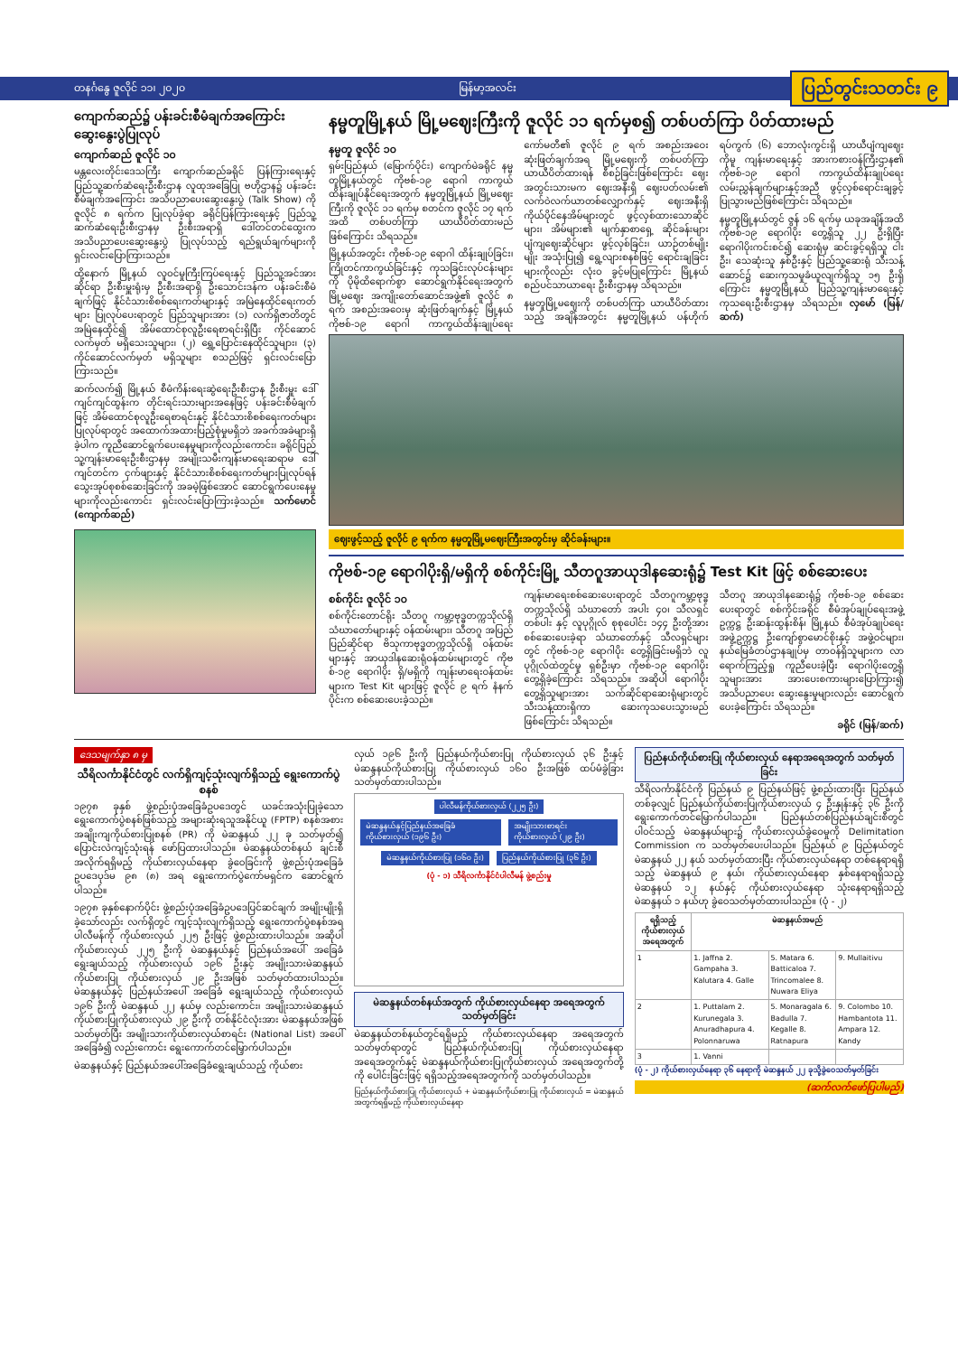တနင်္ဂနွေ ဇူလိုင် ၁၁၊ ၂၀၂၀ မြန်မာ့အလင်း ပြည်တွင်းသတင်း ၉
ကျောက်ဆည်၌ ပန်းခင်းစီမံချက်အကြောင်း ဆွေးနွေးပွဲပြုလုပ်
ကျောက်ဆည် ဇူလိုင် ၁၀
မန္တလေးတိုင်းဒေသကြီး ကျောက်ဆည်ခရိုင် ပြန်ကြားရေးနှင့် ပြည်သူ့ဆက်ဆံရေးဦးစီးဌာန လူထုအခြေပြု ဗဟိုဌာန၌ ပန်းခင်းစီမံချက်အကြောင်း အသိပညာပေးဆွေးနွေးပွဲ (Talk Show) ကို ဇူလိုင် ၈ ရက်က ပြုလုပ်ခဲ့ရာ ခရိုင်ပြန်ကြားရေးနှင့် ပြည်သူ့ဆက်ဆံရေးဦးစီးဌာနမှ ဦးစီးအရာရှိ ဒေါ်တင်တင်ထွေးက အသိပညာပေးဆွေးနွေးပွဲ ပြုလုပ်သည့် ရည်ရွယ်ချက်များကို ရှင်းလင်းပြောကြားသည်။
ထို့နောက် မြို့နယ် လူဝင်မှုကြီးကြပ်ရေးနှင့် ပြည်သူ့အင်အားဆိုင်ရာ ဦးစီးမှူးရုံးမှ ဦးစီးအရာရှိ ဦးသောင်းဒန်က ပန်းခင်းစီမံချက်ဖြင့် နိုင်ငံသားစိစစ်ရေးကတ်များနှင့် အမြဲနေထိုင်ရေးကတ်များ ပြုလုပ်ပေးရာတွင် ပြည်သူများအား (၁) လက်ရှိဇာတိတွင် အမြဲနေထိုင်၍ အိမ်ထောင်စုလူဦးရေစာရင်းရှိပြီး ကိုင်ဆောင်လက်မှတ် မရှိသေးသူများ၊ (၂) ရွှေ့ပြောင်းနေထိုင်သူများ၊ (၃) ကိုင်ဆောင်လက်မှတ် မရှိသူများ စသည်ဖြင့် ရှင်းလင်းပြောကြားသည်။
ဆက်လက်၍ မြို့နယ် စီမံကိန်းရေးဆွဲရေးဦးစီးဌာန ဦးစီးမှူး ဒေါ်ကျင်ကျင်ထွန်းက တိုင်းရင်းသားများအနေဖြင့် ပန်းခင်းစီမံချက်ဖြင့် အိမ်ထောင်စုလူဦးရေစာရင်းနှင့် နိုင်ငံသားစိစစ်ရေးကတ်များ ပြုလုပ်ရာတွင် အထောက်အထားပြည့်စုံမှုမရှိဘဲ အခက်အခဲများရှိခဲ့ပါက ကူညီဆောင်ရွက်ပေးနေမှုများကိုလည်းကောင်း၊ ခရိုင်ပြည်သူ့ကျန်းမာရေးဦးစီးဌာနမှ အမျိုးသမီးကျန်းမာရေးဆရာမ ဒေါ်ကျင်တင်က ငှက်ဖျားနှင့် နိုင်ငံသားစိစစ်ရေးကတ်များပြုလုပ်ရန် သွေးအုပ်စုစစ်ဆေးခြင်းကို အခမဲ့ဖြစ်အောင် ဆောင်ရွက်ပေးနေမှုများကိုလည်းကောင်း ရှင်းလင်းပြောကြားခဲ့သည်။ သက်မောင် (ကျောက်ဆည်)
နမ္မတူမြို့နယ် မြို့မဈေးကြီးကို ဇူလိုင် ၁၁ ရက်မှစ၍ တစ်ပတ်ကြာ ပိတ်ထားမည်
နမ္မတူ ဇူလိုင် ၁၀
ရှမ်းပြည်နယ် (မြောက်ပိုင်း) ကျောက်မဲခရိုင် နမ္မတူမြို့နယ်တွင် ကိုဗစ်-၁၉ ရောဂါ ကာကွယ်ထိန်းချုပ်နိုင်ရေးအတွက် နမ္မတူမြို့နယ် မြို့မဈေးကြီးကို ဇူလိုင် ၁၁ ရက်မှ စတင်က ဇူလိုင် ၁၇ ရက်အထိ တစ်ပတ်ကြာ ယာယီပိတ်ထားမည်ဖြစ်ကြောင်း သိရသည်။
မြို့နယ်အတွင်း ကိုဗစ်-၁၉ ရောဂါ ထိန်းချုပ်ခြင်း၊ ကြိုတင်ကာကွယ်ခြင်းနှင့် ကုသခြင်းလုပ်ငန်းများကို ပိုမိုထိရောက်စွာ ဆောင်ရွက်နိုင်ရေးအတွက် မြို့မဈေး အကျိုးတော်ဆောင်အဖွဲ့၏ ဇူလိုင် ၈ ရက် အစည်းအဝေးမှ ဆုံးဖြတ်ချက်နှင့် မြို့နယ် ကိုဗစ်-၁၉ ရောဂါ ကာကွယ်ထိန်းချုပ်ရေးကော်မတီ၏ ဇူလိုင် ၉ ရက် အစည်းအဝေး ဆုံးဖြတ်ချက်အရ မြို့မဈေးကို တစ်ပတ်ကြာ ယာယီပိတ်ထားရန် စီစဉ်ခြင်းဖြစ်ကြောင်း ဈေးအတွင်းသားမက ဈေးအနီးရှိ ဈေးပတ်လမ်း၏ လက်ဝဲလက်ယာတစ်လျှောက်နှင့် ဈေးအနီးရှိ ကိုယ်ပိုင်နေအိမ်များတွင် ဖွင့်လှစ်ထားသောဆိုင်များ၊ အိမ်များ၏ မျက်နှာစာရှေ့ ဆိုင်ခန်းများ ပျံကျဈေးဆိုင်များ ဖွင့်လှစ်ခြင်း၊ ယာဉ်တစ်မျိုးမျိုး အသုံးပြု၍ ရွေ့လျားစနစ်ဖြင့် ရောင်းချခြင်းများကိုလည်း လုံးဝ ခွင့်မပြုကြောင်း မြို့နယ်စည်ပင်သာယာရေး ဦးစီးဌာနမှ သိရသည်။
နမ္မတူမြို့မဈေးကို တစ်ပတ်ကြာ ယာယီပိတ်ထားသည့် အချိန်အတွင်း နမ္မတူမြို့နယ် ပန်ဟိုက်ရပ်ကွက် (၆) ဘောလုံးကွင်းရှိ ယာယီပျံကျဈေးကိုမူ ကျန်းမာရေးနှင့် အားကစားဝန်ကြီးဌာန၏ ကိုဗစ်-၁၉ ရောဂါ ကာကွယ်ထိန်းချုပ်ရေး လမ်းညွှန်ချက်များနှင့်အညီ ဖွင့်လှစ်ရောင်းချခွင့်ပြုသွားမည်ဖြစ်ကြောင်း သိရသည်။
နမ္မတူမြို့နယ်တွင် ဇွန် ၁၆ ရက်မှ ယခုအချိန်အထိ ကိုဗစ်-၁၉ ရောဂါပိုး တွေ့ရှိသူ ၂၂ ဦးရှိပြီး ရောဂါပိုးကင်းစင်၍ ဆေးရုံမှ ဆင်းခွင့်ရရှိသူ ငါးဦး၊ သေဆုံးသူ နှစ်ဦးနှင့် ပြည်သူ့ဆေးရုံ သီးသန့်ဆောင်၌ ဆေးကုသမှုခံယူလျက်ရှိသူ ၁၅ ဦးရှိကြောင်း နမ္မတူမြို့နယ် ပြည်သူ့ကျန်းမာရေးနှင့် ကုသရေးဦးစီးဌာနမှ သိရသည်။ လှမော် (မြန်/ဆက်)
ဈေးဖွင့်သည့် ဇူလိုင် ၉ ရက်က နမ္မတူမြို့မဈေးကြီးအတွင်းမှ ဆိုင်ခန်းများ။
ကိုဗစ်-၁၉ ရောဂါပိုးရှိ/မရှိကို စစ်ကိုင်းမြို့ သီတဂူအာယုဒါနဆေးရုံ၌ Test Kit ဖြင့် စစ်ဆေးပေး
စစ်ကိုင်း ဇူလိုင် ၁၀
စစ်ကိုင်းတောင်ရိုး သီတဂူ ကမ္ဘာ့ဗုဒ္ဓတက္ကသိုလ်ရှိ သံဃာတော်များနှင့် ဝန်ထမ်းများ၊ သီတဂူ အပြည်ပြည်ဆိုင်ရာ ဗိသုကာဗုဒ္ဓတက္ကသိုလ်ရှိ ဝန်ထမ်းများနှင့် အာယုဒါနဆေးရုံဝန်ထမ်းများတွင် ကိုဗစ်-၁၉ ရောဂါပိုး ရှိ/မရှိကို ကျန်းမာရေးဝန်ထမ်းများက Test Kit များဖြင့် ဇူလိုင် ၉ ရက် နံနက်ပိုင်းက စစ်ဆေးပေးခဲ့သည်။
ကျန်းမာရေးစစ်ဆေးပေးရာတွင် သီတဂူကမ္ဘာ့ဗုဒ္ဓတက္ကသိုလ်ရှိ သံဃာတော် အပါး ၄၀၊ သီလရှင် တစ်ပါး နှင့် လူပုဂ္ဂိုလ် စုစုပေါင်း ၁၄၄ ဦးတို့အား စစ်ဆေးပေးခဲ့ရာ သံဃာတော်နှင့် သီလရှင်များတွင် ကိုဗစ်-၁၉ ရောဂါပိုး တွေ့ရှိခြင်းမရှိဘဲ လူပုဂ္ဂိုလ်ထဲတွင်မူ ရှစ်ဦးမှာ ကိုဗစ်-၁၉ ရောဂါပိုး တွေ့ရှိခဲ့ကြောင်း သိရသည်။ အဆိုပါ ရောဂါပိုးတွေ့ရှိသူများအား သက်ဆိုင်ရာဆေးရုံများတွင် သီးသန့်ထားရှိကာ ဆေးကုသပေးသွားမည်ဖြစ်ကြောင်း သိရသည်။
သီတဂူ အာယုဒါနဆေးရုံ၌ ကိုဗစ်-၁၉ စစ်ဆေးပေးရာတွင် စစ်ကိုင်းခရိုင် စီမံအုပ်ချုပ်ရေးအဖွဲ့ဥက္ကဋ္ဌ ဦးဆန်းထွန်းစိန်၊ မြို့နယ် စီမံအုပ်ချုပ်ရေးအဖွဲ့ဥက္ကဋ္ဌ ဦးကျော်စွာမောင်စိုးနှင့် အဖွဲ့ဝင်များ၊ နယ်မြေခံတပ်ဌာနချုပ်မှ တာဝန်ရှိသူများက လာရောက်ကြည့်ရှု ကူညီပေးခဲ့ပြီး ရောဂါပိုးတွေ့ရှိသူများအား အားပေးစကားများပြောကြား၍ အသိပညာပေး ဆွေးနွေးမှုများလည်း ဆောင်ရွက်ပေးခဲ့ကြောင်း သိရသည်။
ခရိုင် (မြန်/ဆက်)
ဒေသမျက်နှာ ၈ မှ
သီရိလင်္ကာနိုင်ငံတွင် လက်ရှိကျင့်သုံးလျက်ရှိသည့် ရွေးကောက်ပွဲစနစ်
၁၉၇၈ ခုနှစ် ဖွဲ့စည်းပုံအခြေခံဥပဒေတွင် ယခင်အသုံးပြုခဲ့သော ရွေးကောက်ပွဲစနစ်ဖြစ်သည့် အများဆုံးရသူအနိုင်ယူ (FPTP) စနစ်အစား အချိုးကျကိုယ်စားပြုစနစ် (PR) ကို မဲဆန္ဒနယ် ၂၂ ခု သတ်မှတ်၍ ပြောင်းလဲကျင့်သုံးရန် ဖော်ပြထားပါသည်။ မဲဆန္ဒနယ်တစ်နယ် ချင်းစီအလိုက်ရရှိမည့် ကိုယ်စားလှယ်နေရာ ခွဲဝေခြင်းကို ဖွဲ့စည်းပုံအခြေခံဥပဒေပုဒ်မ ၉၈ (၈) အရ ရွေးကောက်ပွဲကော်မရှင်က ဆောင်ရွက်ပါသည်။
၁၉၇၈ ခုနှစ်နောက်ပိုင်း ဖွဲ့စည်းပုံအခြေခံဥပဒေပြင်ဆင်ချက် အမျိုးမျိုးရှိခဲ့သော်လည်း လက်ရှိတွင် ကျင့်သုံးလျက်ရှိသည့် ရွေးကောက်ပွဲစနစ်အရ ပါလီမန်ကို ကိုယ်စားလှယ် ၂၂၅ ဦးဖြင့် ဖွဲ့စည်းထားပါသည်။ အဆိုပါ ကိုယ်စားလှယ် ၂၂၅ ဦးကို မဲဆန္ဒနယ်နှင့် ပြည်နယ်အပေါ် အခြေခံရွေးချယ်သည့် ကိုယ်စားလှယ် ၁၉၆ ဦးနှင့် အမျိုးသားမဲဆန္ဒနယ်ကိုယ်စားပြု ကိုယ်စားလှယ် ၂၉ ဦးအဖြစ် သတ်မှတ်ထားပါသည်။ မဲဆန္ဒနယ်နှင့် ပြည်နယ်အပေါ် အခြေခံ ရွေးချယ်သည့် ကိုယ်စားလှယ် ၁၉၆ ဦးကို မဲဆန္ဒနယ် ၂၂ နယ်မှ လည်းကောင်း၊ အမျိုးသားမဲဆန္ဒနယ်ကိုယ်စားပြုကိုယ်စားလှယ် ၂၉ ဦးကို တစ်နိုင်ငံလုံးအား မဲဆန္ဒနယ်အဖြစ်သတ်မှတ်ပြီး အမျိုးသားကိုယ်စားလှယ်စာရင်း (National List) အပေါ် အခြေခံ၍ လည်းကောင်း ရွေးကောက်တင်မြှောက်ပါသည်။
မဲဆန္ဒနယ်နှင့် ပြည်နယ်အပေါ်အခြေခံရွေးချယ်သည့် ကိုယ်စား
လှယ် ၁၉၆ ဦးကို ပြည်နယ်ကိုယ်စားပြု ကိုယ်စားလှယ် ၃၆ ဦးနှင့် မဲဆန္ဒနယ်ကိုယ်စားပြု ကိုယ်စားလှယ် ၁၆၀ ဦးအဖြစ် ထပ်မံခွဲခြား သတ်မှတ်ထားပါသည်။
ပါလီမန်ကိုယ်စားလှယ် (၂၂၅ ဦး)
မဲဆန္ဒနယ်နှင့်ပြည်နယ်အခြေခံ ကိုယ်စားလှယ် (၁၉၆ ဦး) အမျိုးသားစာရင်း ကိုယ်စားလှယ် (၂၉ ဦး)
မဲဆန္ဒနယ်ကိုယ်စားပြု (၁၆၀ ဦး) ပြည်နယ်ကိုယ်စားပြု (၃၆ ဦး)
(ပုံ - ၁) သီရိလင်္ကာနိုင်ငံပါလီမန် ဖွဲ့စည်းမှု
မဲဆန္ဒနယ်တစ်နယ်အတွက် ကိုယ်စားလှယ်နေရာ အရေအတွက် သတ်မှတ်ခြင်း
မဲဆန္ဒနယ်တစ်နယ်တွင်ရရှိမည့် ကိုယ်စားလှယ်နေရာ အရေအတွက် သတ်မှတ်ရာတွင် ပြည်နယ်ကိုယ်စားပြု ကိုယ်စားလှယ်နေရာ အရေအတွက်နှင့် မဲဆန္ဒနယ်ကိုယ်စားပြုကိုယ်စားလှယ် အရေအတွက်တို့ကို ပေါင်းခြင်းဖြင့် ရရှိသည့်အရေအတွက်ကို သတ်မှတ်ပါသည်။
ပြည်နယ်ကိုယ်စားပြု ကိုယ်စားလှယ် + မဲဆန္ဒနယ်ကိုယ်စားပြု ကိုယ်စားလှယ် = မဲဆန္ဒနယ်အတွက်ရရှိမည့် ကိုယ်စားလှယ်နေရာ
ပြည်နယ်ကိုယ်စားပြု ကိုယ်စားလှယ် နေရာအရေအတွက် သတ်မှတ်ခြင်း
သီရိလင်္ကာနိုင်ငံကို ပြည်နယ် ၉ ပြည်နယ်ဖြင့် ဖွဲ့စည်းထားပြီး ပြည်နယ်တစ်ခုလျှင် ပြည်နယ်ကိုယ်စားပြုကိုယ်စားလှယ် ၄ ဦးနှုန်းနှင့် ၃၆ ဦးကို ရွေးကောက်တင်မြှောက်ပါသည်။ ပြည်နယ်တစ်ပြည်နယ်ချင်းစီတွင် ပါဝင်သည့် မဲဆန္ဒနယ်များ၌ ကိုယ်စားလှယ်ခွဲဝေမှုကို Delimitation Commission က သတ်မှတ်ပေးပါသည်။ ပြည်နယ် ၉ ပြည်နယ်တွင် မဲဆန္ဒနယ် ၂၂ နယ် သတ်မှတ်ထားပြီး ကိုယ်စားလှယ်နေရာ တစ်နေရာရရှိသည့် မဲဆန္ဒနယ် ၉ နယ်၊ ကိုယ်စားလှယ်နေရာ နှစ်နေရာရရှိသည့် မဲဆန္ဒနယ် ၁၂ နယ်နှင့် ကိုယ်စားလှယ်နေရာ သုံးနေရာရရှိသည့် မဲဆန္ဒနယ် ၁ နယ်ဟု ခွဲဝေသတ်မှတ်ထားပါသည်။ (ပုံ - ၂)
| ရရှိသည့်ကိုယ်စားလှယ် အရေအတွက် | မဲဆန္ဒနယ်အမည် | | |
| --- | --- | --- | --- |
| 1 | 1. Jaffna 2. Gampaha 3. Kalutara 4. Galle | 5. Matara 6. Batticaloa 7. Trincomalee 8. Nuwara Eliya | 9. Mullaitivu |
| 2 | 1. Puttalam 2. Kurunegala 3. Anuradhapura 4. Polonnaruwa | 5. Monaragala 6. Badulla 7. Kegalle 8. Ratnapura | 9. Colombo 10. Hambantota 11. Ampara 12. Kandy |
| 3 | 1. Vanni | | |
(ပုံ - ၂) ကိုယ်စားလှယ်နေရာ ၃၆ နေရာကို မဲဆန္ဒနယ် ၂၂ ခုသို့ခွဲဝေသတ်မှတ်ခြင်း
(ဆက်လက်ဖော်ပြပါမည်)